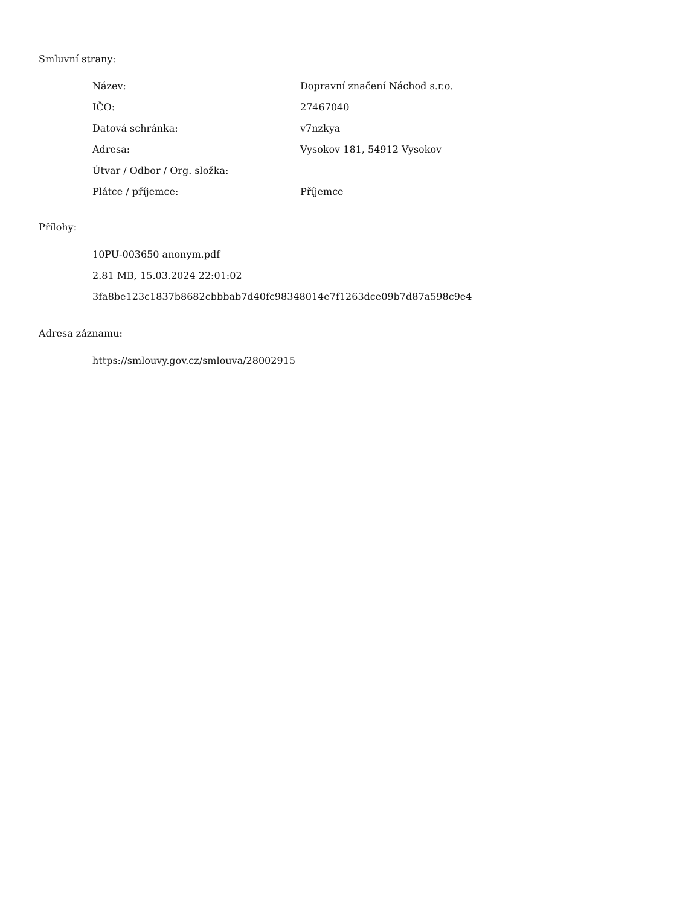Smluvní strany:
| Název: | Dopravní značení Náchod s.r.o. |
| IČO: | 27467040 |
| Datová schránka: | v7nzkya |
| Adresa: | Vysokov 181, 54912 Vysokov |
| Útvar / Odbor / Org. složka: | |
| Plátce / příjemce: | Příjemce |
Přílohy:
10PU-003650 anonym.pdf
2.81 MB, 15.03.2024 22:01:02
3fa8be123c1837b8682cbbbab7d40fc98348014e7f1263dce09b7d87a598c9e4
Adresa záznamu:
https://smlouvy.gov.cz/smlouva/28002915